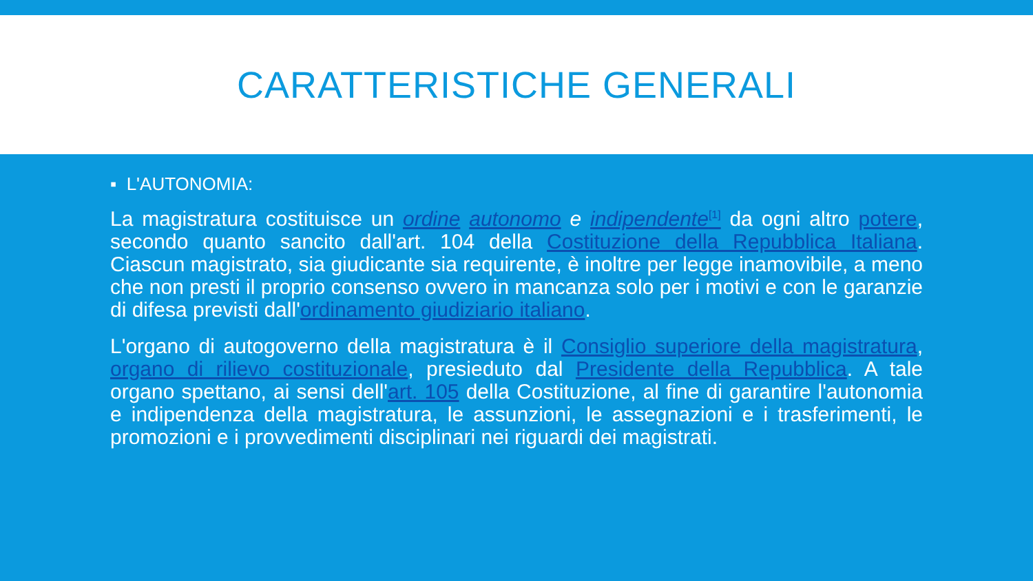CARATTERISTICHE GENERALI
▪ L'AUTONOMIA:
La magistratura costituisce un ordine autonomo e indipendente<sup>[1]</sup> da ogni altro potere, secondo quanto sancito dall'art. 104 della Costituzione della Repubblica Italiana. Ciascun magistrato, sia giudicante sia requirente, è inoltre per legge inamovibile, a meno che non presti il proprio consenso ovvero in mancanza solo per i motivi e con le garanzie di difesa previsti dall'ordinamento giudiziario italiano.
L'organo di autogoverno della magistratura è il Consiglio superiore della magistratura, organo di rilievo costituzionale, presieduto dal Presidente della Repubblica. A tale organo spettano, ai sensi dell'art. 105 della Costituzione, al fine di garantire l'autonomia e indipendenza della magistratura, le assunzioni, le assegnazioni e i trasferimenti, le promozioni e i provvedimenti disciplinari nei riguardi dei magistrati.